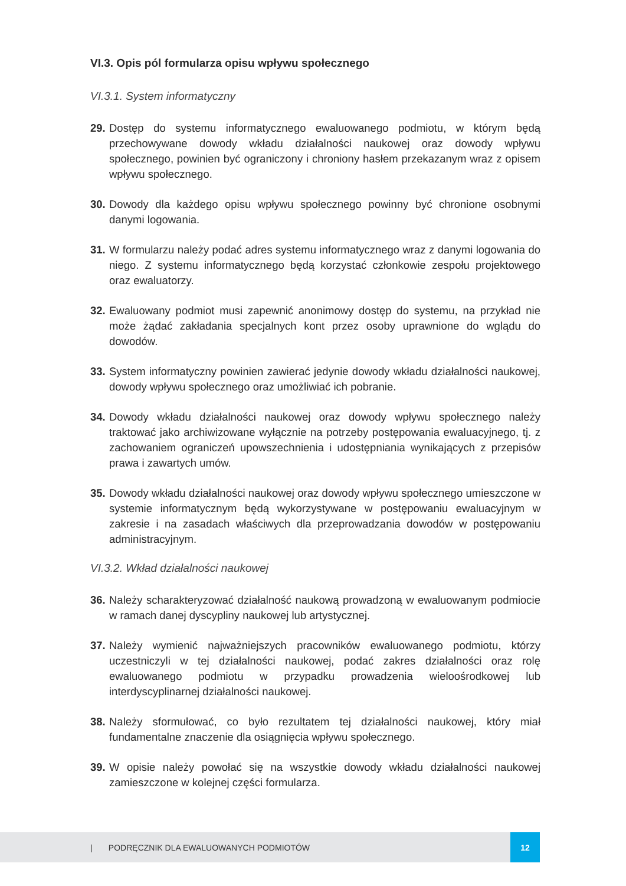VI.3. Opis pól formularza opisu wpływu społecznego
VI.3.1. System informatyczny
29.
Dostęp do systemu informatycznego ewaluowanego podmiotu, w którym będą przechowywane dowody wkładu działalności naukowej oraz dowody wpływu społecznego, powinien być ograniczony i chroniony hasłem przekazanym wraz z opisem wpływu społecznego.
30.
Dowody dla każdego opisu wpływu społecznego powinny być chronione osobnymi danymi logowania.
31.
W formularzu należy podać adres systemu informatycznego wraz z danymi logowania do niego. Z systemu informatycznego będą korzystać członkowie zespołu projektowego oraz ewaluatorzy.
32.
Ewaluowany podmiot musi zapewnić anonimowy dostęp do systemu, na przykład nie może żądać zakładania specjalnych kont przez osoby uprawnione do wglądu do dowodów.
33.
System informatyczny powinien zawierać jedynie dowody wkładu działalności naukowej, dowody wpływu społecznego oraz umożliwiać ich pobranie.
34.
Dowody wkładu działalności naukowej oraz dowody wpływu społecznego należy traktować jako archiwizowane wyłącznie na potrzeby postępowania ewaluacyjnego, tj. z zachowaniem ograniczeń upowszechnienia i udostępniania wynikających z przepisów prawa i zawartych umów.
35.
Dowody wkładu działalności naukowej oraz dowody wpływu społecznego umieszczone w systemie informatycznym będą wykorzystywane w postępowaniu ewaluacyjnym w zakresie i na zasadach właściwych dla przeprowadzania dowodów w postępowaniu administracyjnym.
VI.3.2. Wkład działalności naukowej
36.
Należy scharakteryzować działalność naukową prowadzoną w ewaluowanym podmiocie w ramach danej dyscypliny naukowej lub artystycznej.
37.
Należy wymienić najważniejszych pracowników ewaluowanego podmiotu, którzy uczestniczyli w tej działalności naukowej, podać zakres działalności oraz rolę ewaluowanego podmiotu w przypadku prowadzenia wieloośrodkowej lub interdyscyplinarnej działalności naukowej.
38.
Należy sformułować, co było rezultatem tej działalności naukowej, który miał fundamentalne znaczenie dla osiągnięcia wpływu społecznego.
39.
W opisie należy powołać się na wszystkie dowody wkładu działalności naukowej zamieszczone w kolejnej części formularza.
| PODRĘCZNIK DLA EWALUOWANYCH PODMIOTÓW 12